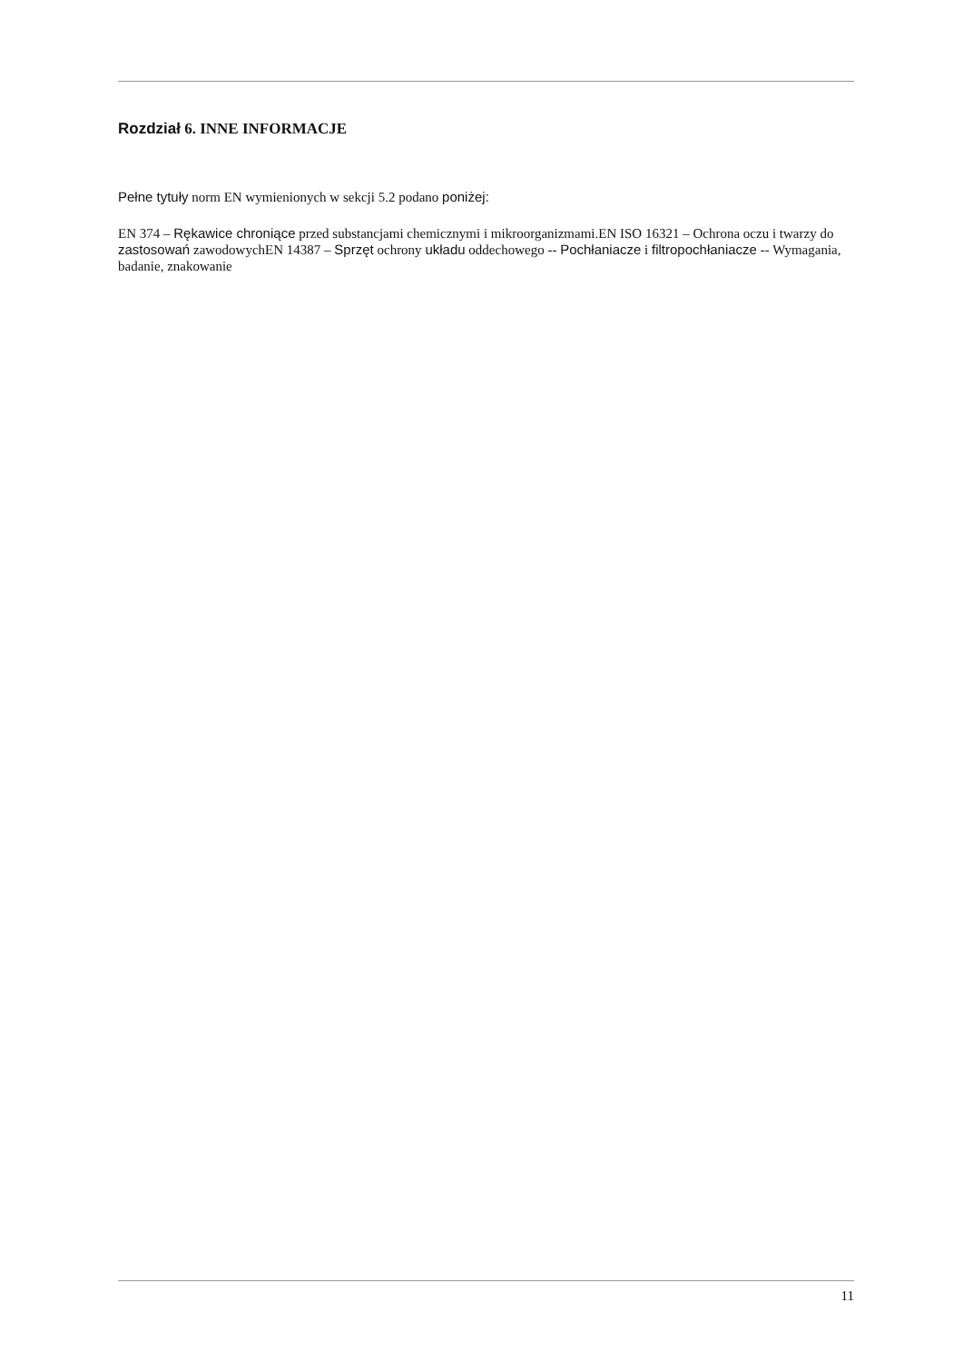Rozdział 6. INNE INFORMACJE
Pełne tytuły norm EN wymienionych w sekcji 5.2 podano poniżej:
EN 374 – Rękawice chroniące przed substancjami chemicznymi i mikroorganizmami.EN ISO 16321 – Ochrona oczu i twarzy do zastosowań zawodowychEN 14387 – Sprzęt ochrony układu oddechowego -- Pochłaniacze i filtropochłaniacze -- Wymagania, badanie, znakowanie
11